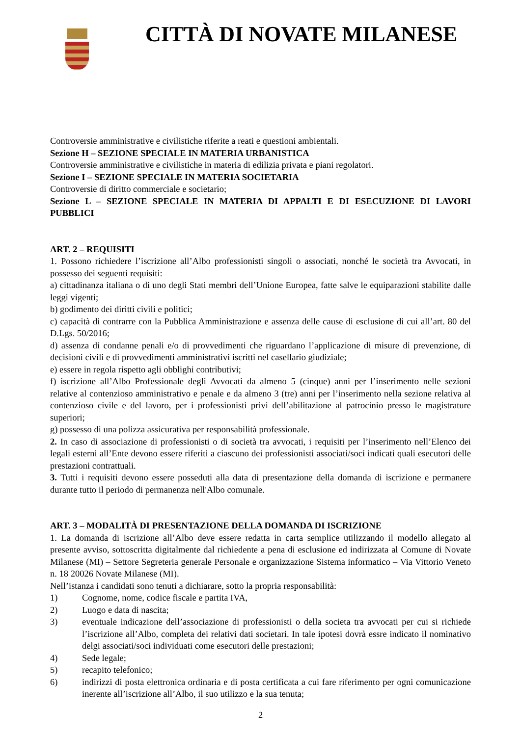CITTÀ DI NOVATE MILANESE
Controversie amministrative e civilistiche riferite a reati e questioni ambientali.
Sezione H – SEZIONE SPECIALE IN MATERIA URBANISTICA
Controversie amministrative e civilistiche in materia di edilizia privata e piani regolatori.
Sezione I – SEZIONE SPECIALE IN MATERIA SOCIETARIA
Controversie di diritto commerciale e societario;
Sezione L – SEZIONE SPECIALE IN MATERIA DI APPALTI E DI ESECUZIONE DI LAVORI PUBBLICI
ART. 2 – REQUISITI
1. Possono richiedere l’iscrizione all’Albo professionisti singoli o associati, nonché le società tra Avvocati, in possesso dei seguenti requisiti:
a) cittadinanza italiana o di uno degli Stati membri dell’Unione Europea, fatte salve le equiparazioni stabilite dalle leggi vigenti;
b) godimento dei diritti civili e politici;
c) capacità di contrarre con la Pubblica Amministrazione e assenza delle cause di esclusione di cui all’art. 80 del D.Lgs. 50/2016;
d) assenza di condanne penali e/o di provvedimenti che riguardano l’applicazione di misure di prevenzione, di decisioni civili e di provvedimenti amministrativi iscritti nel casellario giudiziale;
e) essere in regola rispetto agli obblighi contributivi;
f) iscrizione all’Albo Professionale degli Avvocati da almeno 5 (cinque) anni per l’inserimento nelle sezioni relative al contenzioso amministrativo e penale e da almeno 3 (tre) anni per l’inserimento nella sezione relativa al contenzioso civile e del lavoro, per i professionisti privi dell’abilitazione al patrocinio presso le magistrature superiori;
g) possesso di una polizza assicurativa per responsabilità professionale.
2. In caso di associazione di professionisti o di società tra avvocati, i requisiti per l’inserimento nell’Elenco dei legali esterni all’Ente devono essere riferiti a ciascuno dei professionisti associati/soci indicati quali esecutori delle prestazioni contrattuali.
3. Tutti i requisiti devono essere posseduti alla data di presentazione della domanda di iscrizione e permanere durante tutto il periodo di permanenza nell'Albo comunale.
ART. 3 – MODALITÀ DI PRESENTAZIONE DELLA DOMANDA DI ISCRIZIONE
1. La domanda di iscrizione all’Albo deve essere redatta in carta semplice utilizzando il modello allegato al presente avviso, sottoscritta digitalmente dal richiedente a pena di esclusione ed indirizzata al Comune di Novate Milanese (MI) – Settore Segreteria generale Personale e organizzazione Sistema informatico – Via Vittorio Veneto n. 18 20026 Novate Milanese (MI).
Nell’istanza i candidati sono tenuti a dichiarare, sotto la propria responsabilità:
1) Cognome, nome, codice fiscale e partita IVA,
2) Luogo e data di nascita;
3) eventuale indicazione dell’associazione di professionisti o della societa tra avvocati per cui si richiede l’iscrizione all’Albo, completa dei relativi dati societari. In tale ipotesi dovrà essre indicato il nominativo delgi associati/soci individuati come esecutori delle prestazioni;
4) Sede legale;
5) recapito telefonico;
6) indirizzi di posta elettronica ordinaria e di posta certificata a cui fare riferimento per ogni comunicazione inerente all’iscrizione all’Albo, il suo utilizzo e la sua tenuta;
2